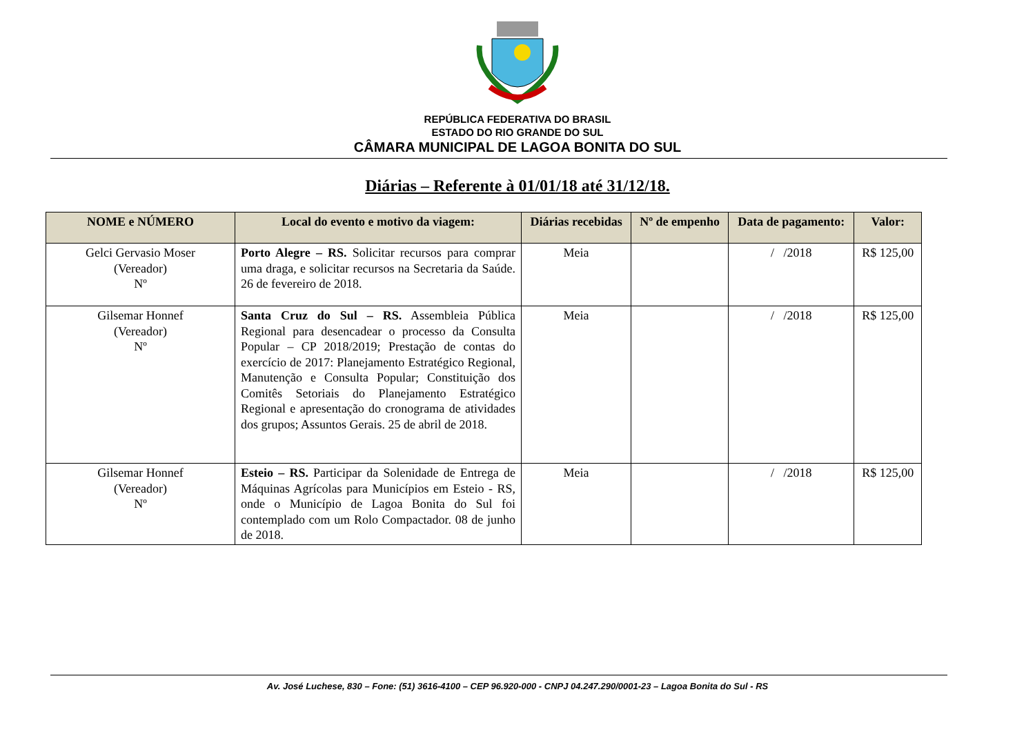REPÚBLICA FEDERATIVA DO BRASIL
ESTADO DO RIO GRANDE DO SUL
CÂMARA MUNICIPAL DE LAGOA BONITA DO SUL
Diárias – Referente à 01/01/18 até 31/12/18.
| NOME e NÚMERO | Local do evento e motivo da viagem: | Diárias recebidas | Nº de empenho | Data de pagamento: | Valor: |
| --- | --- | --- | --- | --- | --- |
| Gelci Gervasio Moser (Vereador) Nº | Porto Alegre – RS. Solicitar recursos para comprar uma draga, e solicitar recursos na Secretaria da Saúde. 26 de fevereiro de 2018. | Meia | | / /2018 | R$ 125,00 |
| Gilsemar Honnef (Vereador) Nº | Santa Cruz do Sul – RS. Assembleia Pública Regional para desencadear o processo da Consulta Popular – CP 2018/2019; Prestação de contas do exercício de 2017: Planejamento Estratégico Regional, Manutenção e Consulta Popular; Constituição dos Comitês Setoriais do Planejamento Estratégico Regional e apresentação do cronograma de atividades dos grupos; Assuntos Gerais. 25 de abril de 2018. | Meia | | / /2018 | R$ 125,00 |
| Gilsemar Honnef (Vereador) Nº | Esteio – RS. Participar da Solenidade de Entrega de Máquinas Agrícolas para Municípios em Esteio - RS, onde o Município de Lagoa Bonita do Sul foi contemplado com um Rolo Compactador. 08 de junho de 2018. | Meia | | / /2018 | R$ 125,00 |
Av. José Luchese, 830 – Fone: (51) 3616-4100 – CEP 96.920-000 - CNPJ 04.247.290/0001-23 – Lagoa Bonita do Sul - RS